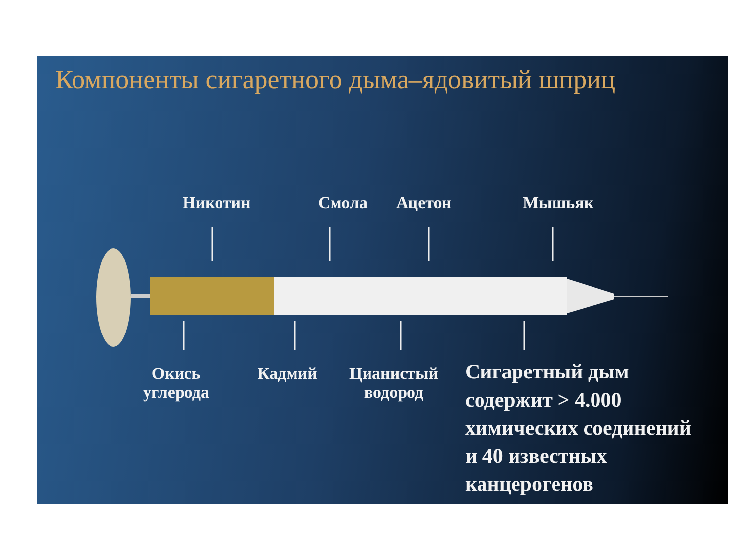Компоненты сигаретного дыма–ядовитый шприц
Никотин Смола Ацетон Мышьяк
Окись
углерода
Кадмий
Цианистый
водород
Сигаретный дым
содержит > 4.000
химических соединений
и 40 известных
канцерогенов